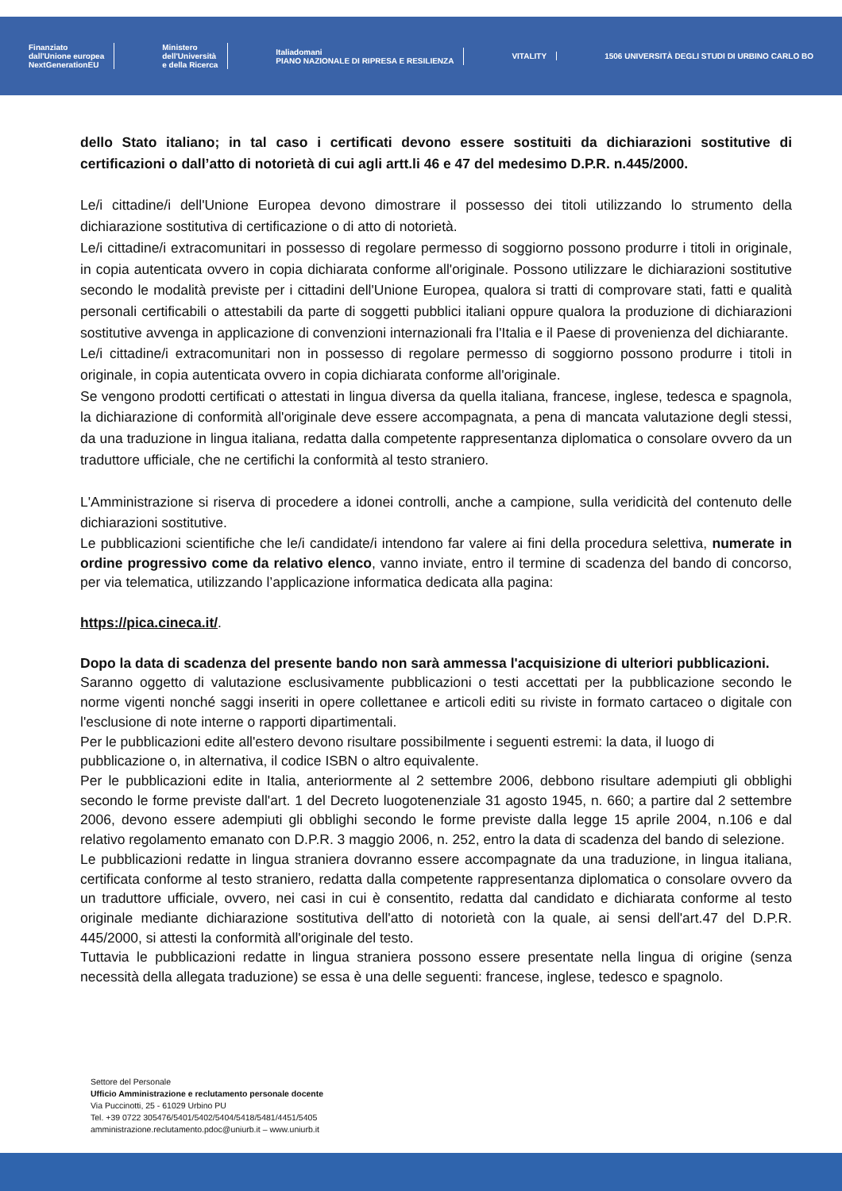Finanziato
dall'Unione europea
NextGenerationEU
Ministero
dell'Università
e della Ricerca
Italiadomani
PIANO NAZIONALE DI RIPRESA E RESILIENZA
VITALITY
1506 UNIVERSITÀ DEGLI STUDI DI URBINO CARLO BO
dello Stato italiano; in tal caso i certificati devono essere sostituiti da dichiarazioni sostitutive di certificazioni o dall’atto di notorietà di cui agli artt.li 46 e 47 del medesimo D.P.R. n.445/2000.
Le/i cittadine/i dell'Unione Europea devono dimostrare il possesso dei titoli utilizzando lo strumento della dichiarazione sostitutiva di certificazione o di atto di notorietà.
Le/i cittadine/i extracomunitari in possesso di regolare permesso di soggiorno possono produrre i titoli in originale, in copia autenticata ovvero in copia dichiarata conforme all'originale. Possono utilizzare le dichiarazioni sostitutive secondo le modalità previste per i cittadini dell'Unione Europea, qualora si tratti di comprovare stati, fatti e qualità personali certificabili o attestabili da parte di soggetti pubblici italiani oppure qualora la produzione di dichiarazioni sostitutive avvenga in applicazione di convenzioni internazionali fra l'Italia e il Paese di provenienza del dichiarante.
Le/i cittadine/i extracomunitari non in possesso di regolare permesso di soggiorno possono produrre i titoli in originale, in copia autenticata ovvero in copia dichiarata conforme all'originale.
Se vengono prodotti certificati o attestati in lingua diversa da quella italiana, francese, inglese, tedesca e spagnola, la dichiarazione di conformità all'originale deve essere accompagnata, a pena di mancata valutazione degli stessi, da una traduzione in lingua italiana, redatta dalla competente rappresentanza diplomatica o consolare ovvero da un traduttore ufficiale, che ne certifichi la conformità al testo straniero.
L'Amministrazione si riserva di procedere a idonei controlli, anche a campione, sulla veridicità del contenuto delle dichiarazioni sostitutive.
Le pubblicazioni scientifiche che le/i candidate/i intendono far valere ai fini della procedura selettiva, numerate in ordine progressivo come da relativo elenco, vanno inviate, entro il termine di scadenza del bando di concorso, per via telematica, utilizzando l’applicazione informatica dedicata alla pagina:
https://pica.cineca.it/.
Dopo la data di scadenza del presente bando non sarà ammessa l'acquisizione di ulteriori pubblicazioni.
Saranno oggetto di valutazione esclusivamente pubblicazioni o testi accettati per la pubblicazione secondo le norme vigenti nonché saggi inseriti in opere collettanee e articoli editi su riviste in formato cartaceo o digitale con l'esclusione di note interne o rapporti dipartimentali.
Per le pubblicazioni edite all'estero devono risultare possibilmente i seguenti estremi: la data, il luogo di pubblicazione o, in alternativa, il codice ISBN o altro equivalente.
Per le pubblicazioni edite in Italia, anteriormente al 2 settembre 2006, debbono risultare adempiuti gli obblighi secondo le forme previste dall'art. 1 del Decreto luogotenenziale 31 agosto 1945, n. 660; a partire dal 2 settembre 2006, devono essere adempiuti gli obblighi secondo le forme previste dalla legge 15 aprile 2004, n.106 e dal relativo regolamento emanato con D.P.R. 3 maggio 2006, n. 252, entro la data di scadenza del bando di selezione.
Le pubblicazioni redatte in lingua straniera dovranno essere accompagnate da una traduzione, in lingua italiana, certificata conforme al testo straniero, redatta dalla competente rappresentanza diplomatica o consolare ovvero da un traduttore ufficiale, ovvero, nei casi in cui è consentito, redatta dal candidato e dichiarata conforme al testo originale mediante dichiarazione sostitutiva dell'atto di notorietà con la quale, ai sensi dell'art.47 del D.P.R. 445/2000, si attesti la conformità all'originale del testo.
Tuttavia le pubblicazioni redatte in lingua straniera possono essere presentate nella lingua di origine (senza necessità della allegata traduzione) se essa è una delle seguenti: francese, inglese, tedesco e spagnolo.
Settore del Personale
Ufficio Amministrazione e reclutamento personale docente
Via Puccinotti, 25 - 61029 Urbino PU
Tel. +39 0722 305476/5401/5402/5404/5418/5481/4451/5405
amministrazione.reclutamento.pdoc@uniurb.it – www.uniurb.it